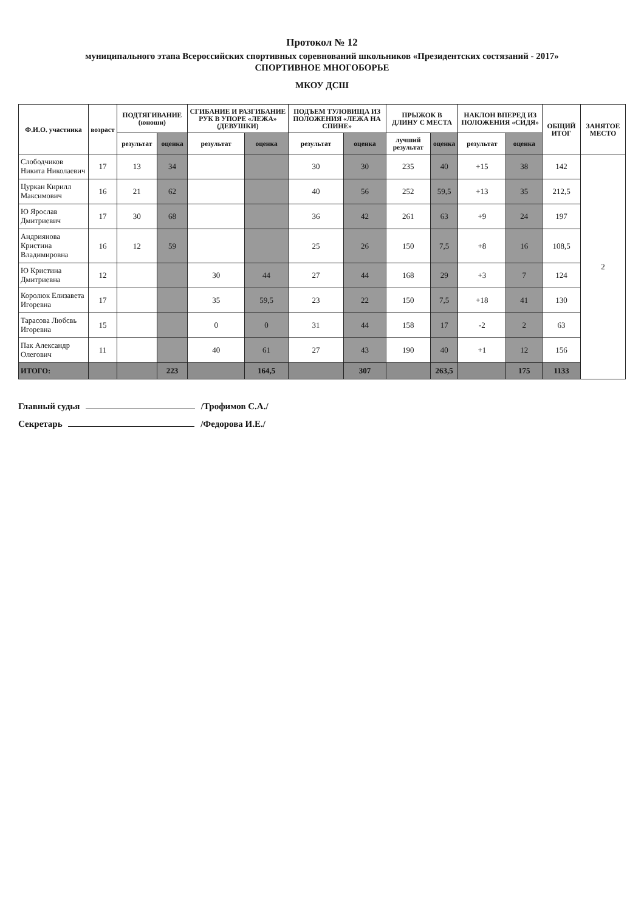Протокол № 12
муниципального этапа Всероссийских спортивных соревнований школьников «Президентских состязаний - 2017»
СПОРТИВНОЕ МНОГОБОРЬЕ
МКОУ ДСШ
| Ф.И.О. участника | возраст | ПОДТЯГИВАНИЕ (юноши) | | СГИБАНИЕ И РАЗГИБАНИЕ РУК В УПОРЕ «ЛЕЖА» (ДЕВУШКИ) | | ПОДЪЕМ ТУЛОВИЩА ИЗ ПОЛОЖЕНИЯ «ЛЕЖА НА СПИНЕ» | | ПРЫЖОК В ДЛИНУ С МЕСТА | | НАКЛОН ВПЕРЕД ИЗ ПОЛОЖЕНИЯ «СИДЯ» | | ОБЩИЙ ИТОГ | ЗАНЯТОЕ МЕСТО |
| --- | --- | --- | --- | --- | --- | --- | --- | --- | --- | --- | --- | --- | --- |
| | | результат | оценка | результат | оценка | результат | оценка | лучший результат | оценка | результат | оценка | | |
| Слободчиков Никита Николаевич | 17 | 13 | 34 | | | 30 | 30 | 235 | 40 | +15 | 38 | 142 | 2 |
| Цуркан Кирилл Максимович | 16 | 21 | 62 | | | 40 | 56 | 252 | 59,5 | +13 | 35 | 212,5 | |
| Ю Ярослав Дмитриевич | 17 | 30 | 68 | | | 36 | 42 | 261 | 63 | +9 | 24 | 197 | |
| Андриянова Кристина Владимировна | 16 | 12 | 59 | | | 25 | 26 | 150 | 7,5 | +8 | 16 | 108,5 | |
| Ю Кристина Дмитриевна | 12 | | | 30 | 44 | 27 | 44 | 168 | 29 | +3 | 7 | 124 | |
| Королюк Елизавета Игоревна | 17 | | | 35 | 59,5 | 23 | 22 | 150 | 7,5 | +18 | 41 | 130 | |
| Тарасова Любсвь Игоревна | 15 | | | 0 | 0 | 31 | 44 | 158 | 17 | -2 | 2 | 63 | |
| Пак Александр Олегович | 11 | | | 40 | 61 | 27 | 43 | 190 | 40 | +1 | 12 | 156 | |
| ИТОГО: | | | 223 | | 164,5 | | 307 | | 263,5 | | 175 | 1133 | |
Главный судья /Трофимов С.А./
Секретарь /Федорова И.Е./